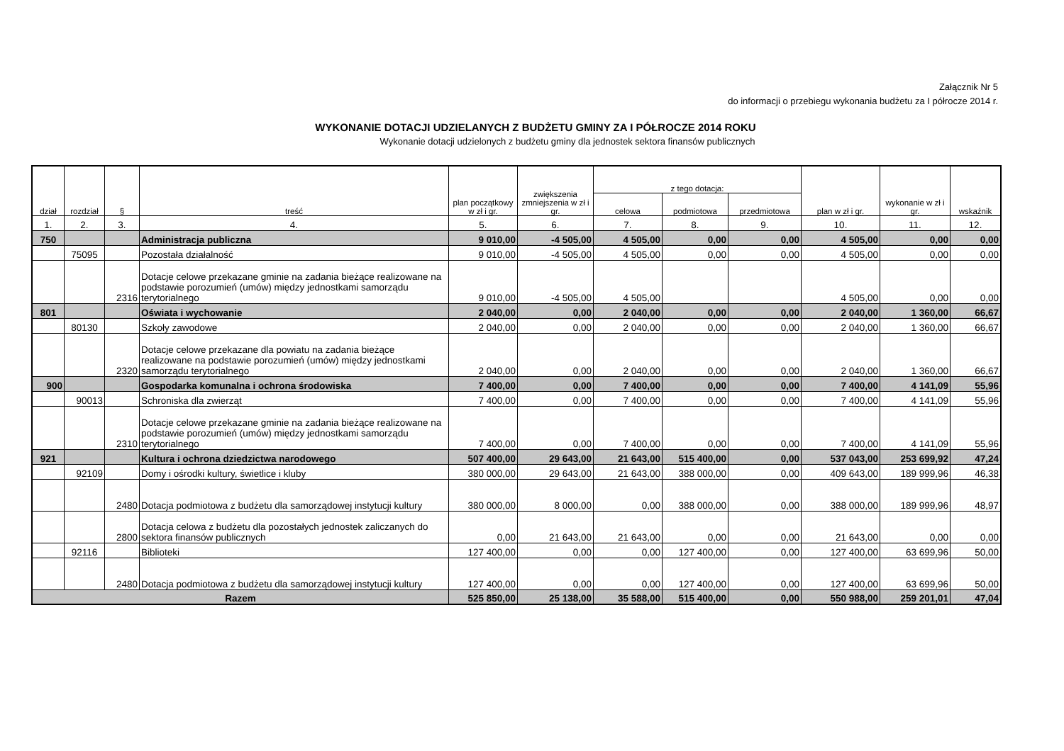Załącznik Nr 5
do informacji o przebiegu wykonania budżetu za I półrocze 2014 r.
WYKONANIE DOTACJI UDZIELANYCH Z BUDŻETU GMINY ZA I PÓŁROCZE 2014 ROKU
Wykonanie dotacji udzielonych z budżetu gminy dla jednostek sektora finansów publicznych
| dział | rozdział | § | treść | plan początkowy w zł i gr. | zwiększenia zmniejszenia w zł i gr. | z tego dotacja: | | | plan w zł i gr. | wykonanie w zł i gr. | wskaźnik |
| --- | --- | --- | --- | --- | --- | --- | --- | --- | --- | --- | --- |
| | | | | | | celowa | podmiotowa | przedmiotowa | | | |
| 1. | 2. | 3. | 4. | 5. | 6. | 7. | 8. | 9. | 10. | 11. | 12. |
| 750 | | | Administracja publiczna | 9 010,00 | -4 505,00 | 4 505,00 | 0,00 | 0,00 | 4 505,00 | 0,00 | 0,00 |
| | 75095 | | Pozostała działalność | 9 010,00 | -4 505,00 | 4 505,00 | 0,00 | 0,00 | 4 505,00 | 0,00 | 0,00 |
| | | 2316 | Dotacje celowe przekazane gminie na zadania bieżące realizowane na podstawie porozumień (umów) między jednostkami samorządu terytorialnego | 9 010,00 | -4 505,00 | 4 505,00 | | | 4 505,00 | 0,00 | 0,00 |
| 801 | | | Oświata i wychowanie | 2 040,00 | 0,00 | 2 040,00 | 0,00 | 0,00 | 2 040,00 | 1 360,00 | 66,67 |
| | 80130 | | Szkoły zawodowe | 2 040,00 | 0,00 | 2 040,00 | 0,00 | 0,00 | 2 040,00 | 1 360,00 | 66,67 |
| | | 2320 | Dotacje celowe przekazane dla powiatu na zadania bieżące realizowane na podstawie porozumień (umów) między jednostkami samorządu terytorialnego | 2 040,00 | 0,00 | 2 040,00 | 0,00 | 0,00 | 2 040,00 | 1 360,00 | 66,67 |
| 900 | | | Gospodarka komunalna i ochrona środowiska | 7 400,00 | 0,00 | 7 400,00 | 0,00 | 0,00 | 7 400,00 | 4 141,09 | 55,96 |
| | 90013 | | Schroniska dla zwierząt | 7 400,00 | 0,00 | 7 400,00 | 0,00 | 0,00 | 7 400,00 | 4 141,09 | 55,96 |
| | | 2310 | Dotacje celowe przekazane gminie na zadania bieżące realizowane na podstawie porozumień (umów) między jednostkami samorządu terytorialnego | 7 400,00 | 0,00 | 7 400,00 | 0,00 | 0,00 | 7 400,00 | 4 141,09 | 55,96 |
| 921 | | | Kultura i ochrona dziedzictwa narodowego | 507 400,00 | 29 643,00 | 21 643,00 | 515 400,00 | 0,00 | 537 043,00 | 253 699,92 | 47,24 |
| | 92109 | | Domy i ośrodki kultury, świetlice i kluby | 380 000,00 | 29 643,00 | 21 643,00 | 388 000,00 | 0,00 | 409 643,00 | 189 999,96 | 46,38 |
| | | 2480 | Dotacja podmiotowa z budżetu dla samorządowej instytucji kultury | 380 000,00 | 8 000,00 | 0,00 | 388 000,00 | 0,00 | 388 000,00 | 189 999,96 | 48,97 |
| | | 2800 | Dotacja celowa z budżetu dla pozostałych jednostek zaliczanych do sektora finansów publicznych | 0,00 | 21 643,00 | 21 643,00 | 0,00 | 0,00 | 21 643,00 | 0,00 | 0,00 |
| | 92116 | | Biblioteki | 127 400,00 | 0,00 | 0,00 | 127 400,00 | 0,00 | 127 400,00 | 63 699,96 | 50,00 |
| | | 2480 | Dotacja podmiotowa z budżetu dla samorządowej instytucji kultury | 127 400,00 | 0,00 | 0,00 | 127 400,00 | 0,00 | 127 400,00 | 63 699,96 | 50,00 |
| Razem | | | | 525 850,00 | 25 138,00 | 35 588,00 | 515 400,00 | 0,00 | 550 988,00 | 259 201,01 | 47,04 |